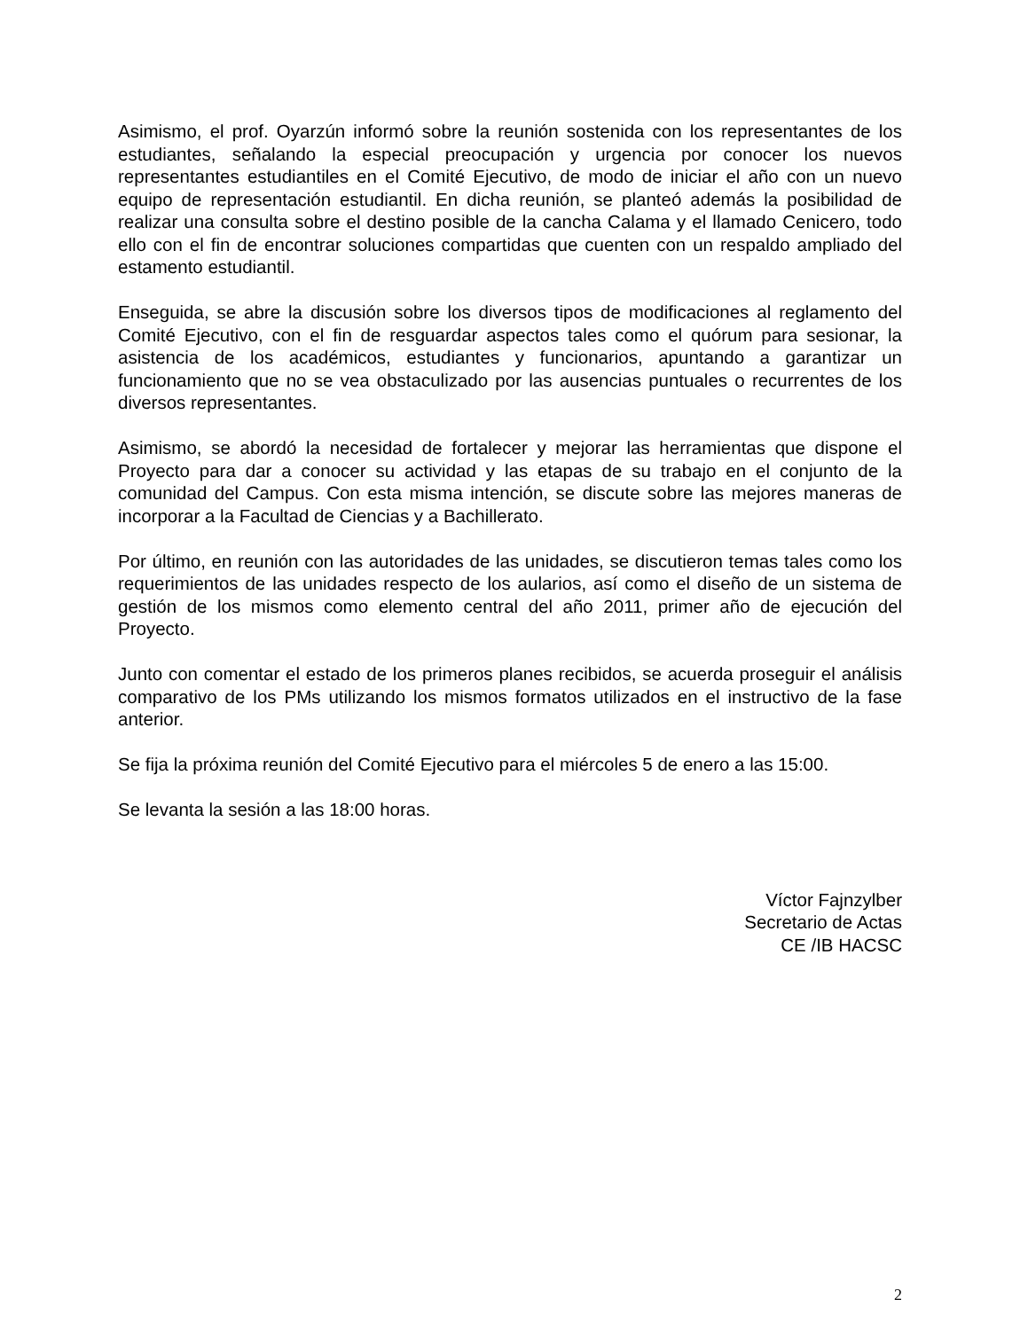Asimismo, el prof. Oyarzún informó sobre la reunión sostenida con los representantes de los estudiantes, señalando la especial preocupación y urgencia por conocer los nuevos representantes estudiantiles en el Comité Ejecutivo, de modo de iniciar el año con un nuevo equipo de representación estudiantil. En dicha reunión, se planteó además la posibilidad de realizar una consulta sobre el destino posible de la cancha Calama y el llamado Cenicero, todo ello con el fin de encontrar soluciones compartidas que cuenten con un respaldo ampliado del estamento estudiantil.
Enseguida, se abre la discusión sobre los diversos tipos de modificaciones al reglamento del Comité Ejecutivo, con el fin de resguardar aspectos tales como el quórum para sesionar, la asistencia de los académicos, estudiantes y funcionarios, apuntando a garantizar un funcionamiento que no se vea obstaculizado por las ausencias puntuales o recurrentes de los diversos representantes.
Asimismo, se abordó la necesidad de fortalecer y mejorar las herramientas que dispone el Proyecto para dar a conocer su actividad y las etapas de su trabajo en el conjunto de la comunidad del Campus. Con esta misma intención, se discute sobre las mejores maneras de incorporar a la Facultad de Ciencias y a Bachillerato.
Por último, en reunión con las autoridades de las unidades, se discutieron temas tales como los requerimientos de las unidades respecto de los aularios, así como el diseño de un sistema de gestión de los mismos como elemento central del año 2011, primer año de ejecución del Proyecto.
Junto con comentar el estado de los primeros planes recibidos, se acuerda proseguir el análisis comparativo de los PMs utilizando los mismos formatos utilizados en el instructivo de la fase anterior.
Se fija la próxima reunión del Comité Ejecutivo para el miércoles 5 de enero a las 15:00.
Se levanta la sesión a las 18:00 horas.
Víctor Fajnzylber
Secretario de Actas
CE /IB HACSC
2